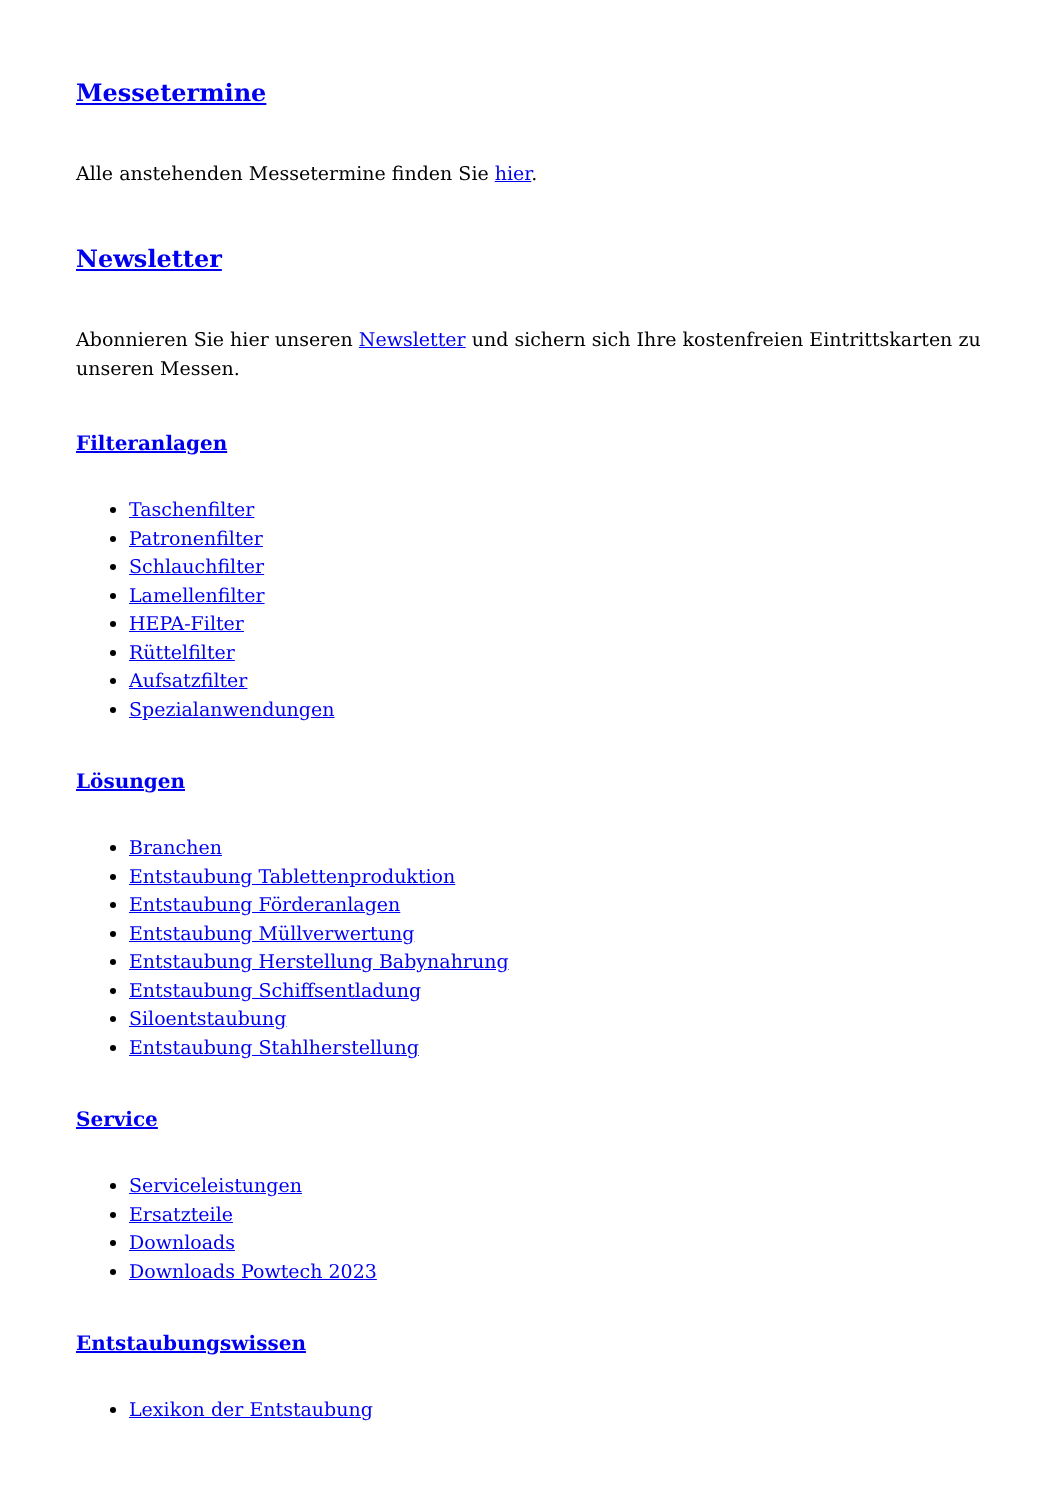Messetermine
Alle anstehenden Messetermine finden Sie hier.
Newsletter
Abonnieren Sie hier unseren Newsletter und sichern sich Ihre kostenfreien Eintrittskarten zu unseren Messen.
Filteranlagen
Taschenfilter
Patronenfilter
Schlauchfilter
Lamellenfilter
HEPA-Filter
Rüttelfilter
Aufsatzfilter
Spezialanwendungen
Lösungen
Branchen
Entstaubung Tablettenproduktion
Entstaubung Förderanlagen
Entstaubung Müllverwertung
Entstaubung Herstellung Babynahrung
Entstaubung Schiffsentladung
Siloentstaubung
Entstaubung Stahlherstellung
Service
Serviceleistungen
Ersatzteile
Downloads
Downloads Powtech 2023
Entstaubungswissen
Lexikon der Entstaubung